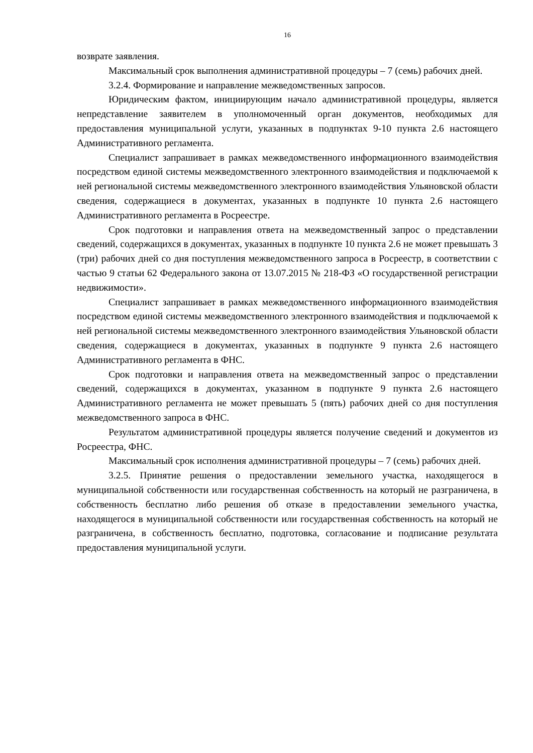16
возврате заявления.
Максимальный срок выполнения административной процедуры – 7 (семь) рабочих дней.
3.2.4. Формирование и направление межведомственных запросов.
Юридическим фактом, инициирующим начало административной процедуры, является непредставление заявителем в уполномоченный орган документов, необходимых для предоставления муниципальной услуги, указанных в подпунктах 9-10 пункта 2.6 настоящего Административного регламента.
Специалист запрашивает в рамках межведомственного информационного взаимодействия посредством единой системы межведомственного электронного взаимодействия и подключаемой к ней региональной системы межведомственного электронного взаимодействия Ульяновской области сведения, содержащиеся в документах, указанных в подпункте 10 пункта 2.6 настоящего Административного регламента в Росреестре.
Срок подготовки и направления ответа на межведомственный запрос о представлении сведений, содержащихся в документах, указанных в подпункте 10 пункта 2.6 не может превышать 3 (три) рабочих дней со дня поступления межведомственного запроса в Росреестр, в соответствии с частью 9 статьи 62 Федерального закона от 13.07.2015 № 218-ФЗ «О государственной регистрации недвижимости».
Специалист запрашивает в рамках межведомственного информационного взаимодействия посредством единой системы межведомственного электронного взаимодействия и подключаемой к ней региональной системы межведомственного электронного взаимодействия Ульяновской области сведения, содержащиеся в документах, указанных в подпункте 9 пункта 2.6 настоящего Административного регламента в ФНС.
Срок подготовки и направления ответа на межведомственный запрос о представлении сведений, содержащихся в документах, указанном в подпункте 9 пункта 2.6 настоящего Административного регламента не может превышать 5 (пять) рабочих дней со дня поступления межведомственного запроса в ФНС.
Результатом административной процедуры является получение сведений и документов из Росреестра, ФНС.
Максимальный срок исполнения административной процедуры – 7 (семь) рабочих дней.
3.2.5. Принятие решения о предоставлении земельного участка, находящегося в муниципальной собственности или государственная собственность на который не разграничена, в собственность бесплатно либо решения об отказе в предоставлении земельного участка, находящегося в муниципальной собственности или государственная собственность на который не разграничена, в собственность бесплатно, подготовка, согласование и подписание результата предоставления муниципальной услуги.